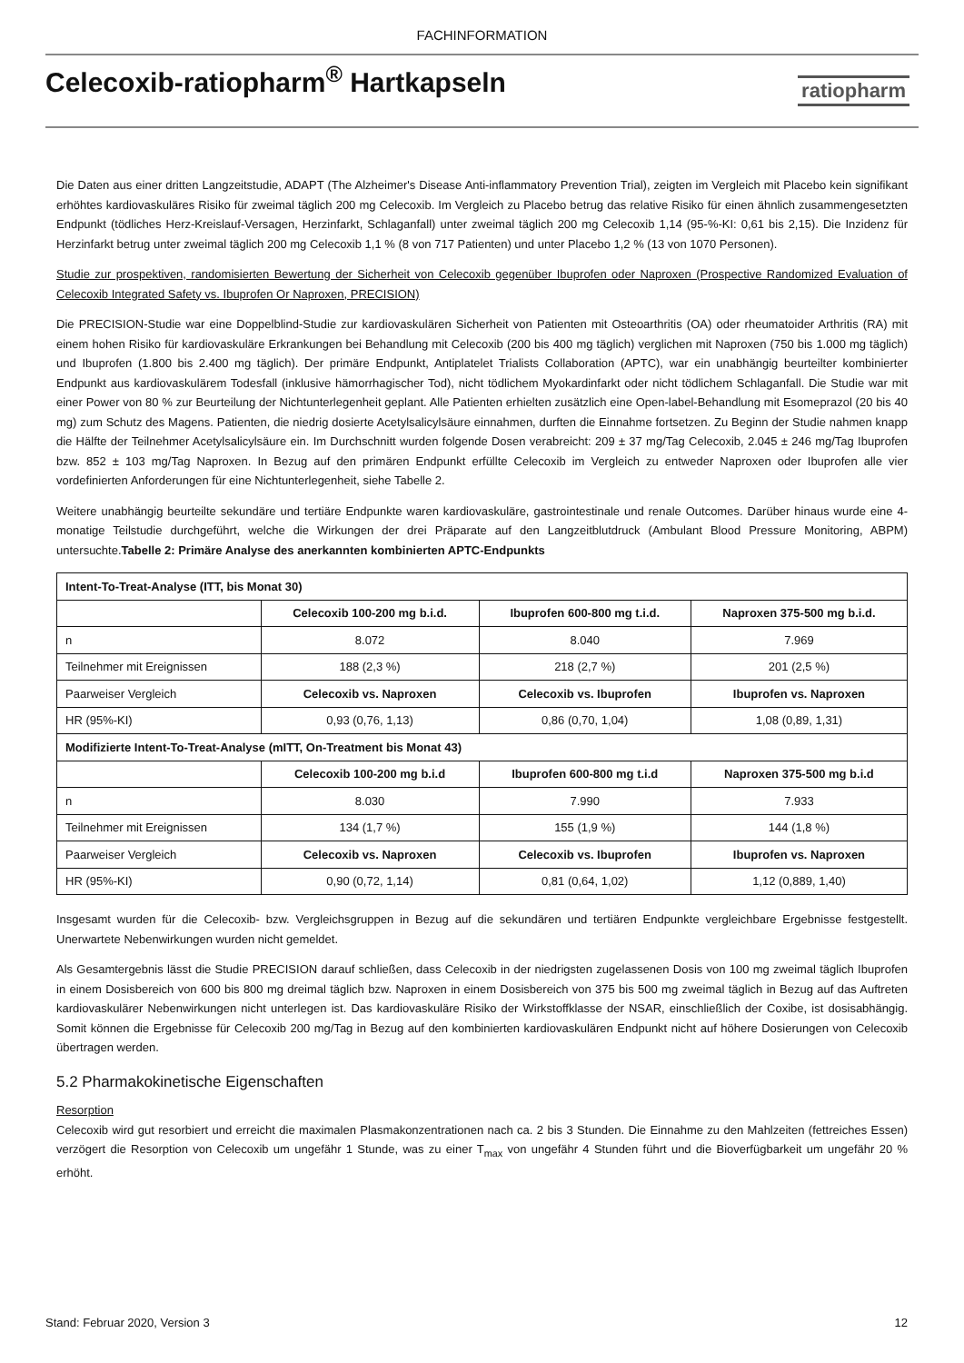FACHINFORMATION
Celecoxib-ratiopharm<sup>®</sup> Hartkapseln
ratiopharm
Die Daten aus einer dritten Langzeitstudie, ADAPT (The Alzheimer's Disease Anti-inflammatory Prevention Trial), zeigten im Vergleich mit Placebo kein signifikant erhöhtes kardiovaskuläres Risiko für zweimal täglich 200 mg Celecoxib. Im Vergleich zu Placebo betrug das relative Risiko für einen ähnlich zusammengesetzten Endpunkt (tödliches Herz-Kreislauf-Versagen, Herzinfarkt, Schlaganfall) unter zweimal täglich 200 mg Celecoxib 1,14 (95-%-KI: 0,61 bis 2,15). Die Inzidenz für Herzinfarkt betrug unter zweimal täglich 200 mg Celecoxib 1,1 % (8 von 717 Patienten) und unter Placebo 1,2 % (13 von 1070 Personen).
Studie zur prospektiven, randomisierten Bewertung der Sicherheit von Celecoxib gegenüber Ibuprofen oder Naproxen (Prospective Randomized Evaluation of Celecoxib Integrated Safety vs. Ibuprofen Or Naproxen, PRECISION)
Die PRECISION-Studie war eine Doppelblind-Studie zur kardiovaskulären Sicherheit von Patienten mit Osteoarthritis (OA) oder rheumatoider Arthritis (RA) mit einem hohen Risiko für kardiovaskuläre Erkrankungen bei Behandlung mit Celecoxib (200 bis 400 mg täglich) verglichen mit Naproxen (750 bis 1.000 mg täglich) und Ibuprofen (1.800 bis 2.400 mg täglich). Der primäre Endpunkt, Antiplatelet Trialists Collaboration (APTC), war ein unabhängig beurteilter kombinierter Endpunkt aus kardiovaskulärem Todesfall (inklusive hämorrhagischer Tod), nicht tödlichem Myokardinfarkt oder nicht tödlichem Schlaganfall. Die Studie war mit einer Power von 80 % zur Beurteilung der Nichtunterlegenheit geplant. Alle Patienten erhielten zusätzlich eine Open-label-Behandlung mit Esomeprazol (20 bis 40 mg) zum Schutz des Magens. Patienten, die niedrig dosierte Acetylsalicylsäure einnahmen, durften die Einnahme fortsetzen. Zu Beginn der Studie nahmen knapp die Hälfte der Teilnehmer Acetylsalicylsäure ein. Im Durchschnitt wurden folgende Dosen verabreicht: 209 ± 37 mg/Tag Celecoxib, 2.045 ± 246 mg/Tag Ibuprofen bzw. 852 ± 103 mg/Tag Naproxen. In Bezug auf den primären Endpunkt erfüllte Celecoxib im Vergleich zu entweder Naproxen oder Ibuprofen alle vier vordefinierten Anforderungen für eine Nichtunterlegenheit, siehe Tabelle 2.
Weitere unabhängig beurteilte sekundäre und tertiäre Endpunkte waren kardiovaskuläre, gastrointestinale und renale Outcomes. Darüber hinaus wurde eine 4-monatige Teilstudie durchgeführt, welche die Wirkungen der drei Präparate auf den Langzeitblutdruck (Ambulant Blood Pressure Monitoring, ABPM) untersuchte.Tabelle 2: Primäre Analyse des anerkannten kombinierten APTC-Endpunkts
| Intent-To-Treat-Analyse (ITT, bis Monat 30) | | | |
| --- | --- | --- | --- |
| | Celecoxib 100-200 mg b.i.d. | Ibuprofen 600-800 mg t.i.d. | Naproxen 375-500 mg b.i.d. |
| n | 8.072 | 8.040 | 7.969 |
| Teilnehmer mit Ereignissen | 188 (2,3 %) | 218 (2,7 %) | 201 (2,5 %) |
| Paarweiser Vergleich | Celecoxib vs. Naproxen | Celecoxib vs. Ibuprofen | Ibuprofen vs. Naproxen |
| HR (95%-KI) | 0,93 (0,76, 1,13) | 0,86 (0,70, 1,04) | 1,08 (0,89, 1,31) |
| Modifizierte Intent-To-Treat-Analyse (mITT, On-Treatment bis Monat 43) | | | |
| | Celecoxib 100-200 mg b.i.d | Ibuprofen 600-800 mg t.i.d | Naproxen 375-500 mg b.i.d |
| n | 8.030 | 7.990 | 7.933 |
| Teilnehmer mit Ereignissen | 134 (1,7 %) | 155 (1,9 %) | 144 (1,8 %) |
| Paarweiser Vergleich | Celecoxib vs. Naproxen | Celecoxib vs. Ibuprofen | Ibuprofen vs. Naproxen |
| HR (95%-KI) | 0,90 (0,72, 1,14) | 0,81 (0,64, 1,02) | 1,12 (0,889, 1,40) |
Insgesamt wurden für die Celecoxib- bzw. Vergleichsgruppen in Bezug auf die sekundären und tertiären Endpunkte vergleichbare Ergebnisse festgestellt. Unerwartete Nebenwirkungen wurden nicht gemeldet.
Als Gesamtergebnis lässt die Studie PRECISION darauf schließen, dass Celecoxib in der niedrigsten zugelassenen Dosis von 100 mg zweimal täglich Ibuprofen in einem Dosisbereich von 600 bis 800 mg dreimal täglich bzw. Naproxen in einem Dosisbereich von 375 bis 500 mg zweimal täglich in Bezug auf das Auftreten kardiovaskulärer Nebenwirkungen nicht unterlegen ist. Das kardiovaskuläre Risiko der Wirkstoffklasse der NSAR, einschließlich der Coxibe, ist dosisabhängig. Somit können die Ergebnisse für Celecoxib 200 mg/Tag in Bezug auf den kombinierten kardiovaskulären Endpunkt nicht auf höhere Dosierungen von Celecoxib übertragen werden.
5.2 Pharmakokinetische Eigenschaften
Resorption
Celecoxib wird gut resorbiert und erreicht die maximalen Plasmakonzentrationen nach ca. 2 bis 3 Stunden. Die Einnahme zu den Mahlzeiten (fettreiches Essen) verzögert die Resorption von Celecoxib um ungefähr 1 Stunde, was zu einer T<sub>max</sub> von ungefähr 4 Stunden führt und die Bioverfügbarkeit um ungefähr 20 % erhöht.
Stand: Februar 2020, Version 3 12